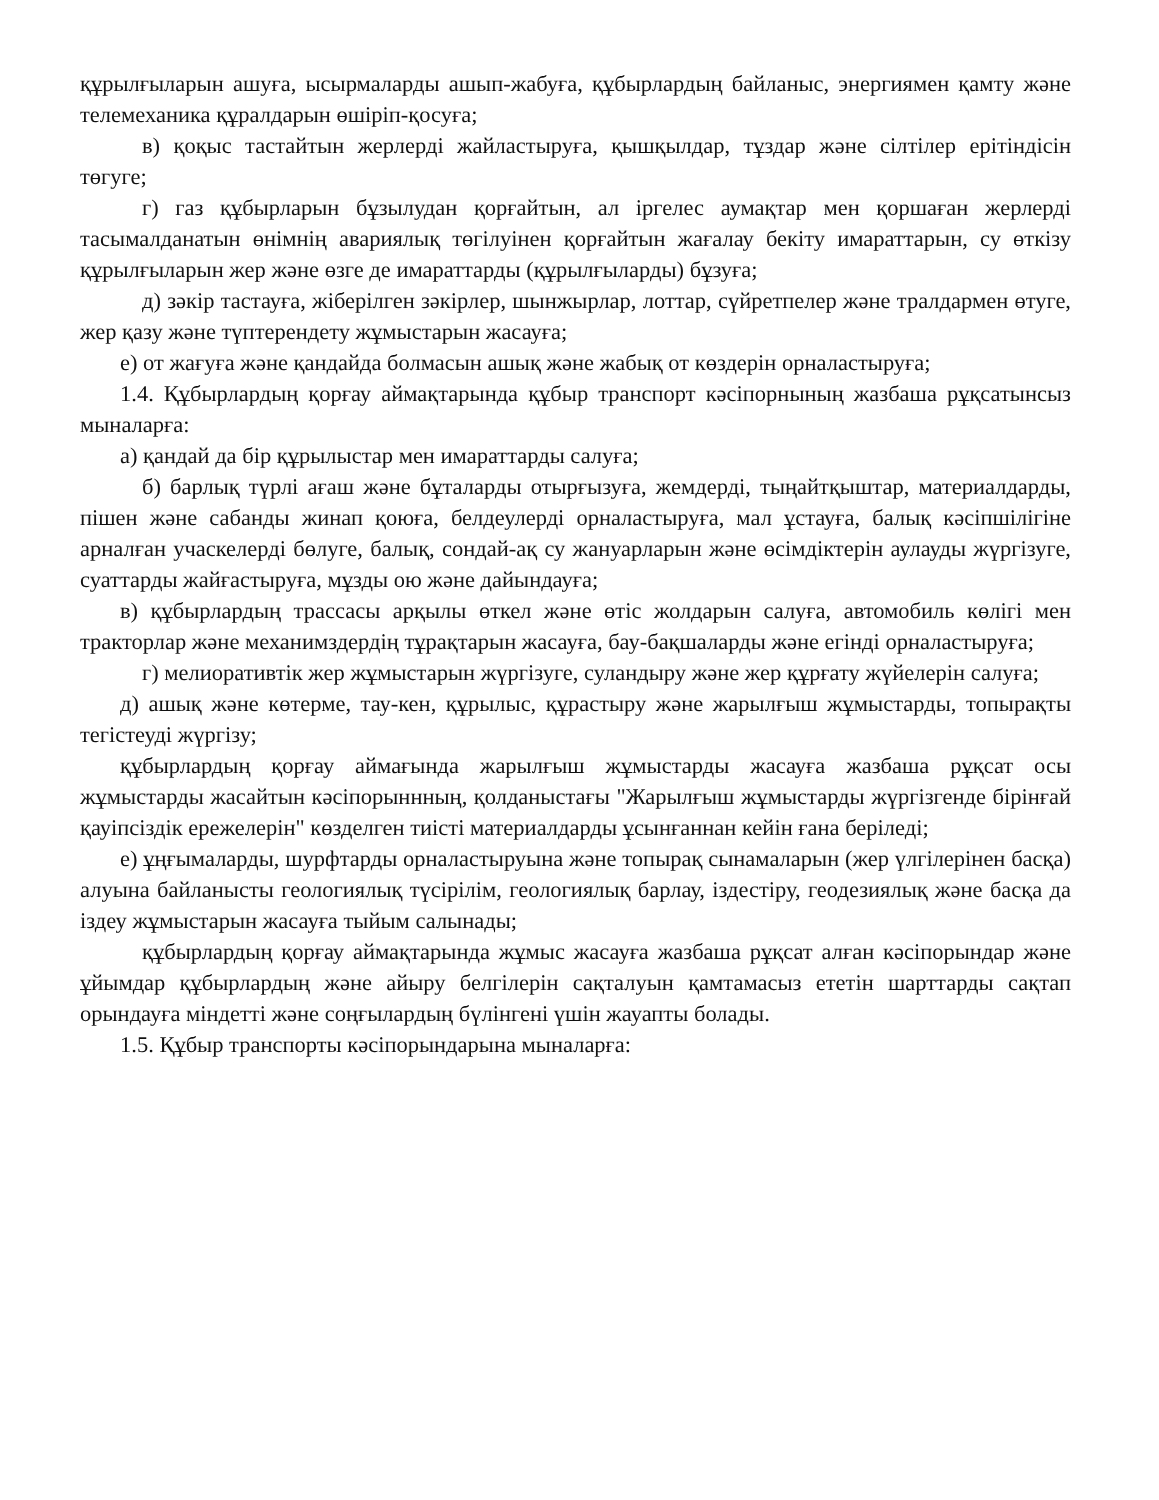құрылғыларын ашуға, ысырмаларды ашып-жабуға, құбырлардың байланыс, энергиямен қамту және телемеханика құралдарын өшіріп-қосуға;
в) қоқыс тастайтын жерлерді жайластыруға, қышқылдар, тұздар және сілтілер ерітіндісін төгуге;
г) газ құбырларын бұзылудан қорғайтын, ал іргелес аумақтар мен қоршаған жерлерді тасымалданатын өнімнің авариялық төгілуінен қорғайтын жағалау бекіту имараттарын, су өткізу құрылғыларын жер және өзге де имараттарды (құрылғыларды) бұзуға;
д) зәкір тастауға, жіберілген зәкірлер, шынжырлар, лоттар, сүйретпелер және тралдармен өтуге, жер қазу және түптерендету жұмыстарын жасауға;
е) от жағуға және қандайда болмасын ашық және жабық от көздерін орналастыруға;
1.4. Құбырлардың қорғау аймақтарында құбыр транспорт кәсіпорнының жазбаша рұқсатынсыз мыналарға:
а) қандай да бір құрылыстар мен имараттарды салуға;
б) барлық түрлі ағаш және бұталарды отырғызуға, жемдерді, тыңайтқыштар, материалдарды, пішен және сабанды жинап қоюға, белдеулерді орналастыруға, мал ұстауға, балық кәсіпшілігіне арналған учаскелерді бөлуге, балық, сондай-ақ су жануарларын және өсімдіктерін аулауды жүргізуге, суаттарды жайғастыруға, мұзды ою және дайындауға;
в) құбырлардың трассасы арқылы өткел және өтіс жолдарын салуға, автомобиль көлігі мен тракторлар және механимздердің тұрақтарын жасауға, бау-бақшаларды және егінді орналастыруға;
г) мелиоративтік жер жұмыстарын жүргізуге, суландыру және жер құрғату жүйелерін салуға;
д) ашық және көтерме, тау-кен, құрылыс, құрастыру және жарылғыш жұмыстарды, топырақты тегістеуді жүргізу;
құбырлардың қорғау аймағында жарылғыш жұмыстарды жасауға жазбаша рұқсат осы жұмыстарды жасайтын кәсіпорыннның, қолданыстағы "Жарылғыш жұмыстарды жүргізгенде бірінғай қауіпсіздік ережелерін" көзделген тиісті материалдарды ұсынғаннан кейін ғана беріледі;
е) ұңғымаларды, шурфтарды орналастыруына және топырақ сынамаларын (жер үлгілерінен басқа) алуына байланысты геологиялық түсірілім, геологиялық барлау, іздестіру, геодезиялық және басқа да іздеу жұмыстарын жасауға тыйым салынады;
құбырлардың қорғау аймақтарында жұмыс жасауға жазбаша рұқсат алған кәсіпорындар және ұйымдар құбырлардың және айыру белгілерін сақталуын қамтамасыз ететін шарттарды сақтап орындауға міндетті және соңғылардың бүлінгені үшін жауапты болады.
1.5. Құбыр транспорты кәсіпорындарына мыналарға: